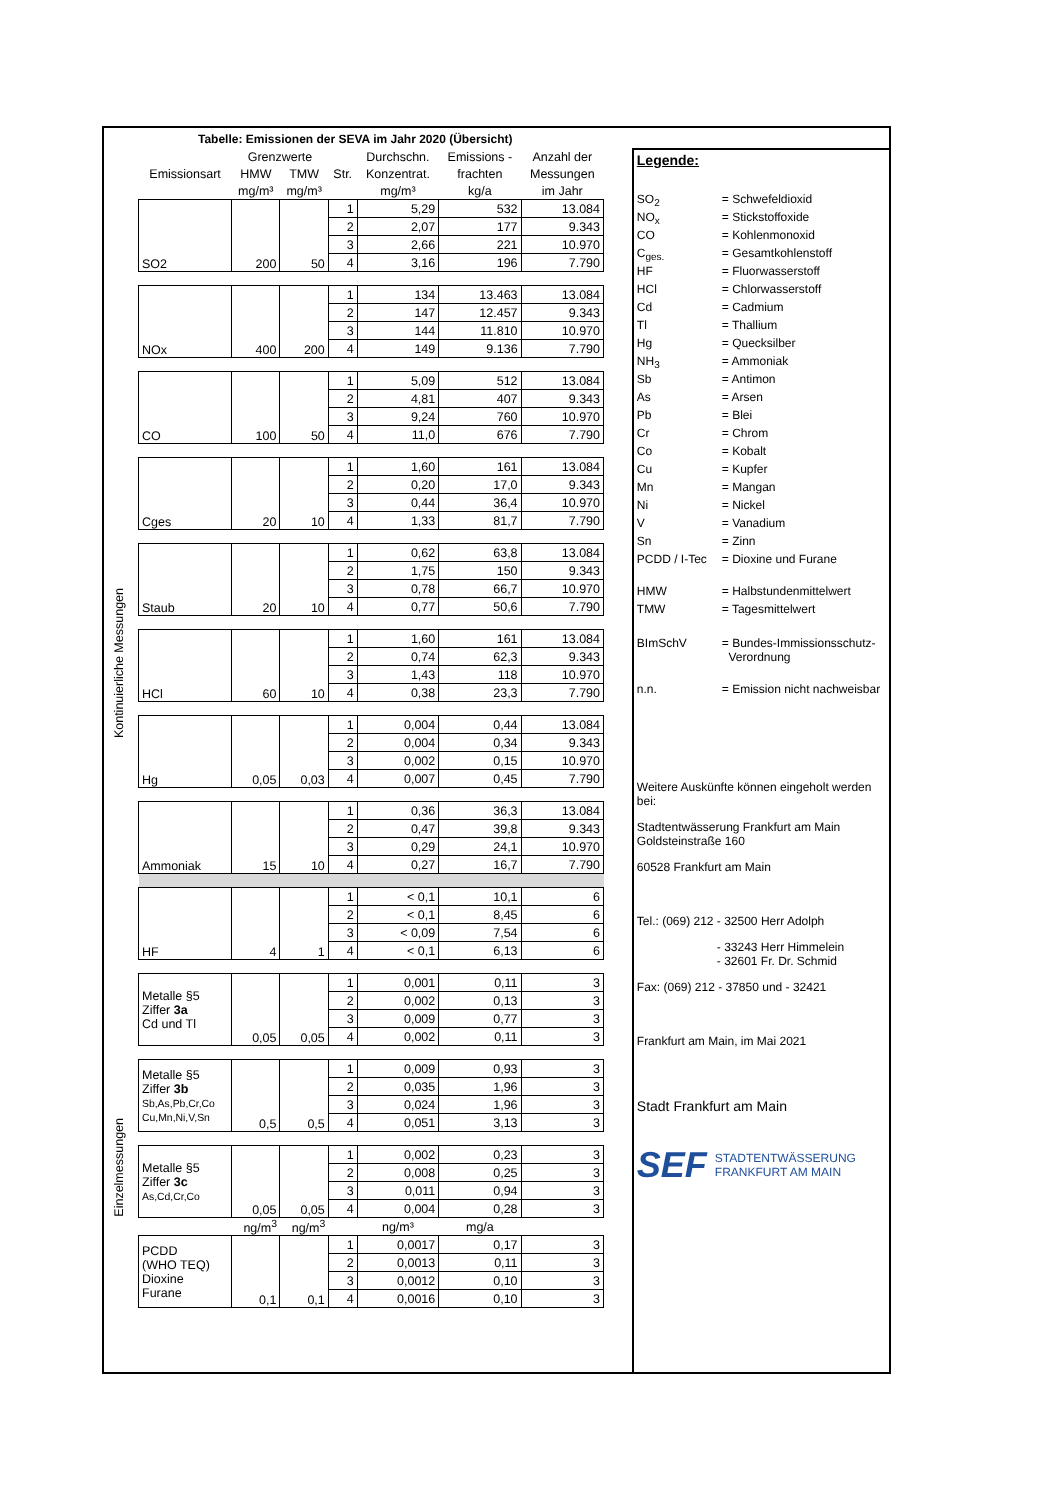Kontinuierliche Messungen
Einzelmessungen
Tabelle: Emissionen der SEVA im Jahr 2020 (Übersicht)
| Emissionsart | Grenzwerte | | Str. | Durchschn. | Emissions - | Anzahl der |
| --- | --- | --- | --- | --- | --- | --- |
| | HMW | TMW | | Konzentrat. | frachten | Messungen |
| | mg/m³ | mg/m³ | | mg/m³ | kg/a | im Jahr |
| SO2 | 200 | 50 | 1 | 5,29 | 532 | 13.084 |
| | | | 2 | 2,07 | 177 | 9.343 |
| | | | 3 | 2,66 | 221 | 10.970 |
| | | | 4 | 3,16 | 196 | 7.790 |
| NOx | 400 | 200 | 1 | 134 | 13.463 | 13.084 |
| | | | 2 | 147 | 12.457 | 9.343 |
| | | | 3 | 144 | 11.810 | 10.970 |
| | | | 4 | 149 | 9.136 | 7.790 |
| CO | 100 | 50 | 1 | 5,09 | 512 | 13.084 |
| | | | 2 | 4,81 | 407 | 9.343 |
| | | | 3 | 9,24 | 760 | 10.970 |
| | | | 4 | 11,0 | 676 | 7.790 |
| Cges | 20 | 10 | 1 | 1,60 | 161 | 13.084 |
| | | | 2 | 0,20 | 17,0 | 9.343 |
| | | | 3 | 0,44 | 36,4 | 10.970 |
| | | | 4 | 1,33 | 81,7 | 7.790 |
| Staub | 20 | 10 | 1 | 0,62 | 63,8 | 13.084 |
| | | | 2 | 1,75 | 150 | 9.343 |
| | | | 3 | 0,78 | 66,7 | 10.970 |
| | | | 4 | 0,77 | 50,6 | 7.790 |
| HCl | 60 | 10 | 1 | 1,60 | 161 | 13.084 |
| | | | 2 | 0,74 | 62,3 | 9.343 |
| | | | 3 | 1,43 | 118 | 10.970 |
| | | | 4 | 0,38 | 23,3 | 7.790 |
| Hg | 0,05 | 0,03 | 1 | 0,004 | 0,44 | 13.084 |
| | | | 2 | 0,004 | 0,34 | 9.343 |
| | | | 3 | 0,002 | 0,15 | 10.970 |
| | | | 4 | 0,007 | 0,45 | 7.790 |
| Ammoniak | 15 | 10 | 1 | 0,36 | 36,3 | 13.084 |
| | | | 2 | 0,47 | 39,8 | 9.343 |
| | | | 3 | 0,29 | 24,1 | 10.970 |
| | | | 4 | 0,27 | 16,7 | 7.790 |
| HF | 4 | 1 | 1 | < 0,1 | 10,1 | 6 |
| | | | 2 | < 0,1 | 8,45 | 6 |
| | | | 3 | < 0,09 | 7,54 | 6 |
| | | | 4 | < 0,1 | 6,13 | 6 |
| Metalle §5 Ziffer 3a Cd und Tl | 0,05 | 0,05 | 1 | 0,001 | 0,11 | 3 |
| | | | 2 | 0,002 | 0,13 | 3 |
| | | | 3 | 0,009 | 0,77 | 3 |
| | | | 4 | 0,002 | 0,11 | 3 |
| Metalle §5 Ziffer 3b Sb,As,Pb,Cr,Co Cu,Mn,Ni,V,Sn | 0,5 | 0,5 | 1 | 0,009 | 0,93 | 3 |
| | | | 2 | 0,035 | 1,96 | 3 |
| | | | 3 | 0,024 | 1,96 | 3 |
| | | | 4 | 0,051 | 3,13 | 3 |
| Metalle §5 Ziffer 3c As,Cd,Cr,Co | 0,05 | 0,05 | 1 | 0,002 | 0,23 | 3 |
| | | | 2 | 0,008 | 0,25 | 3 |
| | | | 3 | 0,011 | 0,94 | 3 |
| | | | 4 | 0,004 | 0,28 | 3 |
| | ng/m<sup>3</sup> | ng/m<sup>3</sup> | | ng/m³ | mg/a | |
| PCDD (WHO TEQ) Dioxine Furane | 0,1 | 0,1 | 1 | 0,0017 | 0,17 | 3 |
| | | | 2 | 0,0013 | 0,11 | 3 |
| | | | 3 | 0,0012 | 0,10 | 3 |
| | | | 4 | 0,0016 | 0,10 | 3 |
Legende:
SO<sub>2</sub> = Schwefeldioxid
NO<sub>x</sub> = Stickstoffoxide
CO = Kohlenmonoxid
C<sub>ges.</sub> = Gesamtkohlenstoff
HF = Fluorwasserstoff
HCl = Chlorwasserstoff
Cd = Cadmium
Tl = Thallium
Hg = Quecksilber
NH<sub>3</sub> = Ammoniak
Sb = Antimon
As = Arsen
Pb = Blei
Cr = Chrom
Co = Kobalt
Cu = Kupfer
Mn = Mangan
Ni = Nickel
V = Vanadium
Sn = Zinn
PCDD / I-Tec = Dioxine und Furane
HMW = Halbstundenmittelwert
TMW = Tagesmittelwert
BImSchV = Bundes-Immissionsschutz-
Verordnung
n.n. = Emission nicht nachweisbar
Weitere Auskünfte können eingeholt werden bei:
Stadtentwässerung Frankfurt am Main
Goldsteinstraße 160
60528 Frankfurt am Main
Tel.: (069) 212 - 32500 Herr Adolph
- 33243 Herr Himmelein
- 32601 Fr. Dr. Schmid
Fax: (069) 212 - 37850 und - 32421
Frankfurt am Main, im Mai 2021
Stadt Frankfurt am Main
SEF STADTENTWÄSSERUNG
FRANKFURT AM MAIN